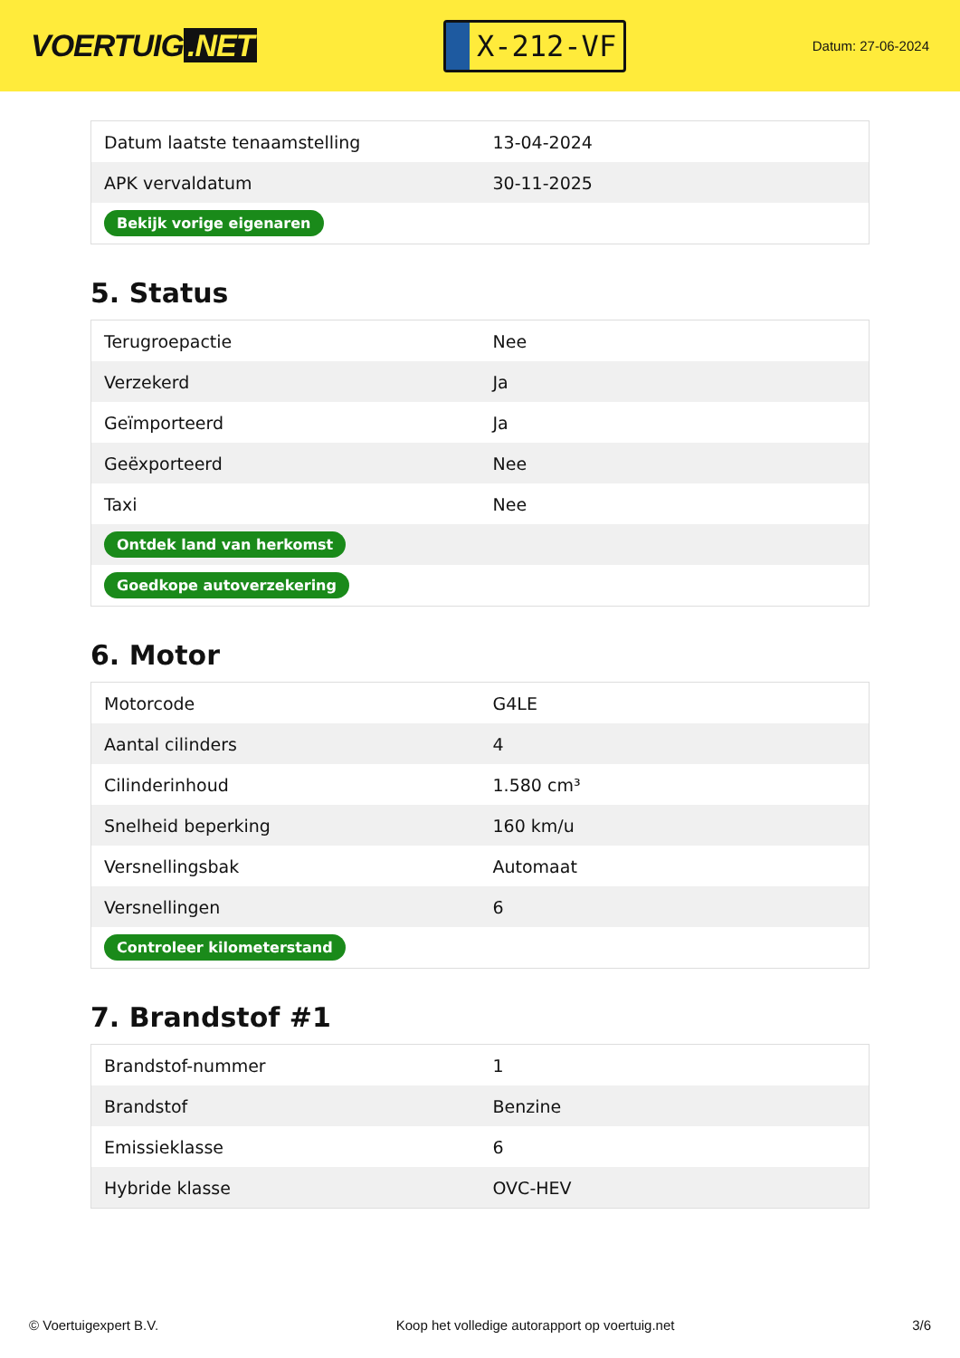VOERTUIG.NET
X-212-VF
Datum: 27-06-2024
| Datum laatste tenaamstelling | 13-04-2024 |
| APK vervaldatum | 30-11-2025 |
| Bekijk vorige eigenaren | |
5. Status
| Terugroepactie | Nee |
| Verzekerd | Ja |
| Geïmporteerd | Ja |
| Geëxporteerd | Nee |
| Taxi | Nee |
| Ontdek land van herkomst | |
| Goedkope autoverzekering | |
6. Motor
| Motorcode | G4LE |
| Aantal cilinders | 4 |
| Cilinderinhoud | 1.580 cm³ |
| Snelheid beperking | 160 km/u |
| Versnellingsbak | Automaat |
| Versnellingen | 6 |
| Controleer kilometerstand | |
7. Brandstof #1
| Brandstof-nummer | 1 |
| Brandstof | Benzine |
| Emissieklasse | 6 |
| Hybride klasse | OVC-HEV |
© Voertuigexpert B.V. Koop het volledige autorapport op voertuig.net 3/6